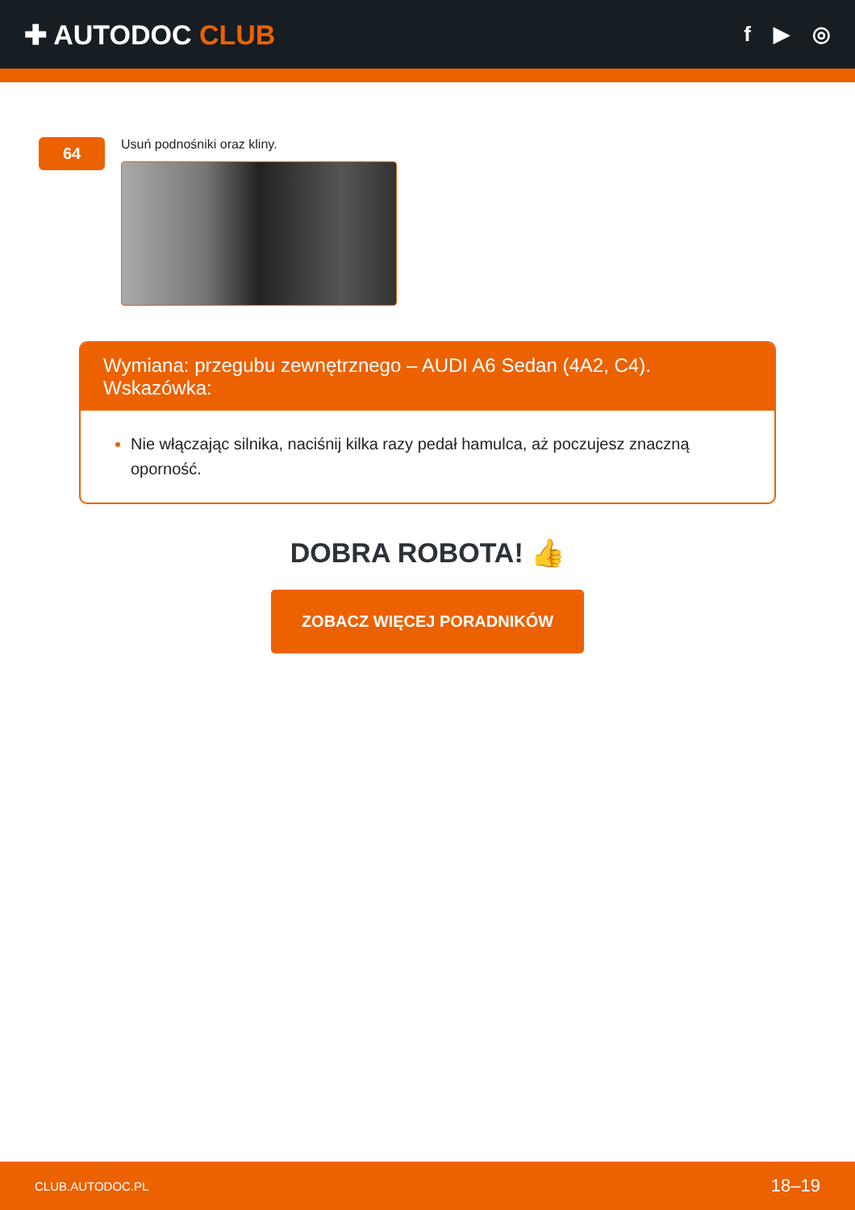✚ AUTODOC CLUB
f ▶ ◎
64
Usuń podnośniki oraz kliny.
Wymiana: przegubu zewnętrznego – AUDI A6 Sedan (4A2, C4). Wskazówka:
Nie włączając silnika, naciśnij kilka razy pedał hamulca, aż poczujesz znaczną oporność.
DOBRA ROBOTA! 👍
ZOBACZ WIĘCEJ PORADNIKÓW
CLUB.AUTODOC.PL 18–19